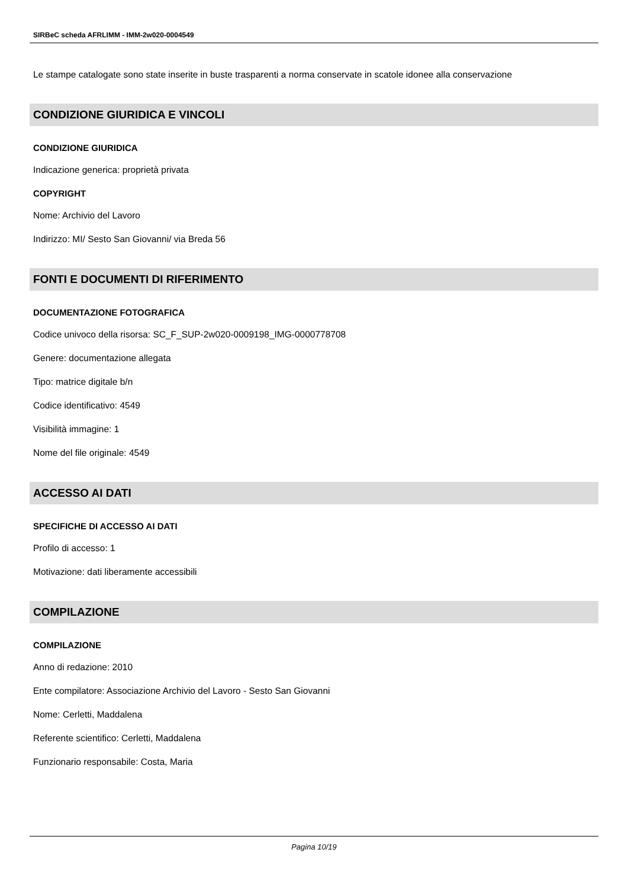SIRBeC scheda AFRLIMM - IMM-2w020-0004549
Le stampe catalogate sono state inserite in buste trasparenti a norma conservate in scatole idonee alla conservazione
CONDIZIONE GIURIDICA E VINCOLI
CONDIZIONE GIURIDICA
Indicazione generica: proprietà privata
COPYRIGHT
Nome: Archivio del Lavoro
Indirizzo: MI/ Sesto San Giovanni/ via Breda 56
FONTI E DOCUMENTI DI RIFERIMENTO
DOCUMENTAZIONE FOTOGRAFICA
Codice univoco della risorsa: SC_F_SUP-2w020-0009198_IMG-0000778708
Genere: documentazione allegata
Tipo: matrice digitale b/n
Codice identificativo: 4549
Visibilità immagine: 1
Nome del file originale: 4549
ACCESSO AI DATI
SPECIFICHE DI ACCESSO AI DATI
Profilo di accesso: 1
Motivazione: dati liberamente accessibili
COMPILAZIONE
COMPILAZIONE
Anno di redazione: 2010
Ente compilatore: Associazione Archivio del Lavoro - Sesto San Giovanni
Nome: Cerletti, Maddalena
Referente scientifico: Cerletti, Maddalena
Funzionario responsabile: Costa, Maria
Pagina 10/19